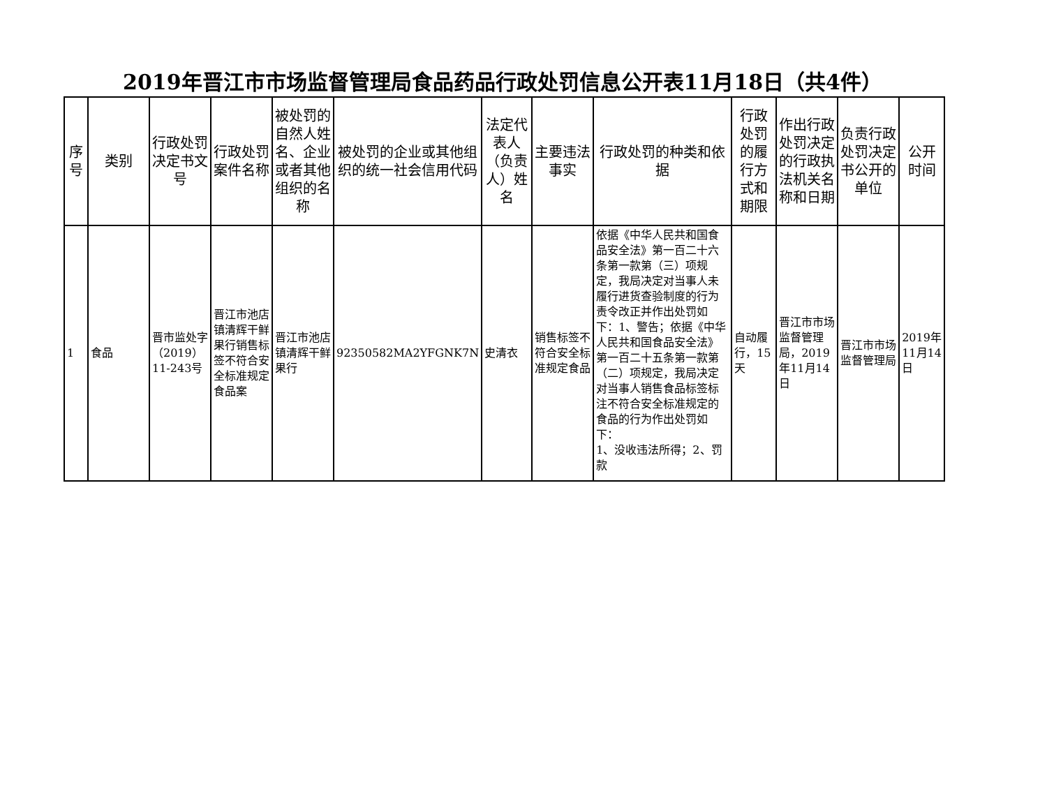2019年晋江市市场监督管理局食品药品行政处罚信息公开表11月18日（共4件）
| 序号 | 类别 | 行政处罚决定书文号 | 行政处罚案件名称 | 被处罚的自然人姓名、企业或者其他组织的名称 | 被处罚的企业或其他组织的统一社会信用代码 | 法定代表人（负责人）姓名 | 主要违法事实 | 行政处罚的种类和依据 | 行政处罚的履行方式和期限 | 作出行政处罚决定的行政执法机关名称和日期 | 负责行政处罚决定书公开的单位 | 公开时间 |
| --- | --- | --- | --- | --- | --- | --- | --- | --- | --- | --- | --- | --- |
| 1 | 食品 | 晋市监处字（2019）11-243号 | 晋江市池店镇清辉干鲜果行销售标签不符合安全标准规定食品案 | 晋江市池店镇清辉干鲜果行 | 92350582MA2YFGNK7N | 史清衣 | 销售标签不符合安全标准规定食品 | 依据《中华人民共和国食品安全法》第一百二十六条第一款第（三）项规定，我局决定对当事人未履行进货查验制度的行为责令改正并作出处罚如下：1、警告；依据《中华人民共和国食品安全法》第一百二十五条第一款第（二）项规定，我局决定对当事人销售食品标签标注不符合安全标准规定的食品的行为作出处罚如下： 1、没收违法所得；2、罚款 | 自动履行，15天 | 晋江市市场监督管理局，2019年11月14日 | 晋江市市场监督管理局 | 2019年11月14日 |